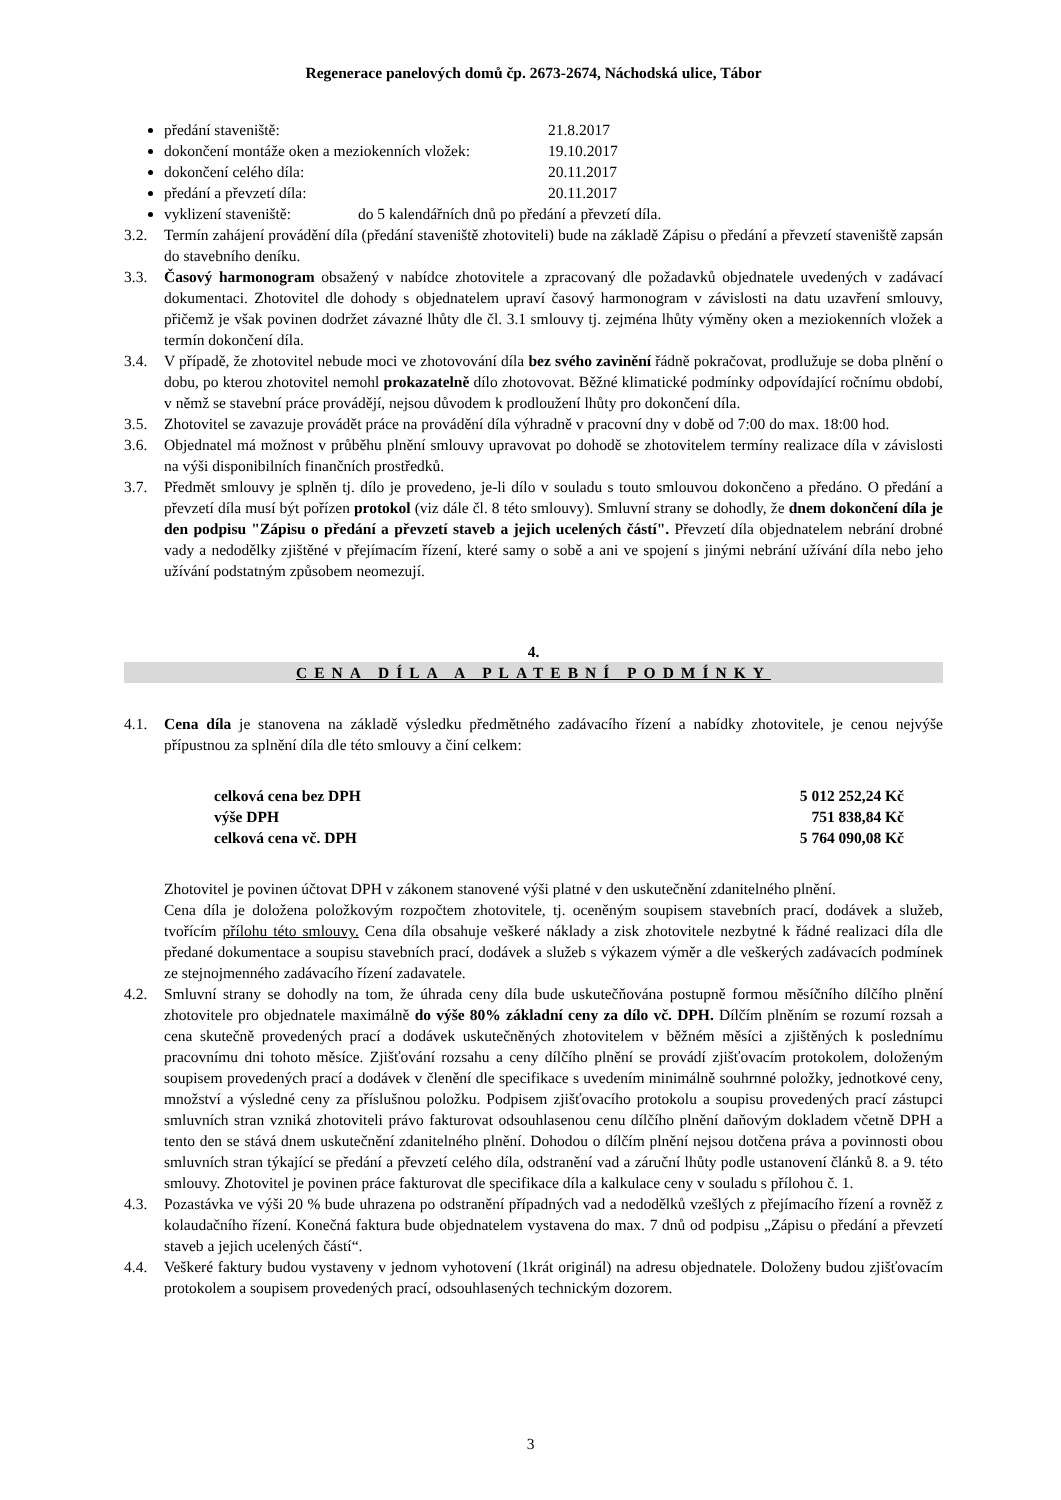Regenerace panelových domů čp. 2673-2674, Náchodská ulice, Tábor
předání staveniště: 21.8.2017
dokončení montáže oken a meziokenních vložek: 19.10.2017
dokončení celého díla: 20.11.2017
předání a převzetí díla: 20.11.2017
vyklizení staveniště: do 5 kalendářních dnů po předání a převzetí díla.
3.2. Termín zahájení provádění díla (předání staveniště zhotoviteli) bude na základě Zápisu o předání a převzetí staveniště zapsán do stavebního deníku.
3.3. Časový harmonogram obsažený v nabídce zhotovitele a zpracovaný dle požadavků objednatele uvedených v zadávací dokumentaci. Zhotovitel dle dohody s objednatelem upraví časový harmonogram v závislosti na datu uzavření smlouvy, přičemž je však povinen dodržet závazné lhůty dle čl. 3.1 smlouvy tj. zejména lhůty výměny oken a meziokenních vložek a termín dokončení díla.
3.4. V případě, že zhotovitel nebude moci ve zhotovování díla bez svého zavinění řádně pokračovat, prodlužuje se doba plnění o dobu, po kterou zhotovitel nemohl prokazatelně dílo zhotovovat. Běžné klimatické podmínky odpovídající ročnímu období, v němž se stavební práce provádějí, nejsou důvodem k prodloužení lhůty pro dokončení díla.
3.5. Zhotovitel se zavazuje provádět práce na provádění díla výhradně v pracovní dny v době od 7:00 do max. 18:00 hod.
3.6. Objednatel má možnost v průběhu plnění smlouvy upravovat po dohodě se zhotovitelem termíny realizace díla v závislosti na výši disponibilních finančních prostředků.
3.7. Předmět smlouvy je splněn tj. dílo je provedeno, je-li dílo v souladu s touto smlouvou dokončeno a předáno. O předání a převzetí díla musí být pořízen protokol (viz dále čl. 8 této smlouvy). Smluvní strany se dohodly, že dnem dokončení díla je den podpisu "Zápisu o předání a převzetí staveb a jejich ucelených částí". Převzetí díla objednatelem nebrání drobné vady a nedodělky zjištěné v přejímacím řízení, které samy o sobě a ani ve spojení s jinými nebrání užívání díla nebo jeho užívání podstatným způsobem neomezují.
4.
CENA DÍLA A PLATEBNÍ PODMÍNKY
4.1. Cena díla je stanovena na základě výsledku předmětného zadávacího řízení a nabídky zhotovitele, je cenou nejvýše přípustnou za splnění díla dle této smlouvy a činí celkem:
| celková cena bez DPH | 5 012 252,24 Kč |
| výše DPH | 751 838,84 Kč |
| celková cena vč. DPH | 5 764 090,08 Kč |
Zhotovitel je povinen účtovat DPH v zákonem stanovené výši platné v den uskutečnění zdanitelného plnění.
Cena díla je doložena položkovým rozpočtem zhotovitele, tj. oceněným soupisem stavebních prací, dodávek a služeb, tvořícím přílohu této smlouvy. Cena díla obsahuje veškeré náklady a zisk zhotovitele nezbytné k řádné realizaci díla dle předané dokumentace a soupisu stavebních prací, dodávek a služeb s výkazem výměr a dle veškerých zadávacích podmínek ze stejnojmenného zadávacího řízení zadavatele.
4.2. Smluvní strany se dohodly na tom, že úhrada ceny díla bude uskutečňována postupně formou měsíčního dílčího plnění zhotovitele pro objednatele maximálně do výše 80% základní ceny za dílo vč. DPH. Dílčím plněním se rozumí rozsah a cena skutečně provedených prací a dodávek uskutečněných zhotovitelem v běžném měsíci a zjištěných k poslednímu pracovnímu dni tohoto měsíce. Zjišťování rozsahu a ceny dílčího plnění se provádí zjišťovacím protokolem, doloženým soupisem provedených prací a dodávek v členění dle specifikace s uvedením minimálně souhrnné položky, jednotkové ceny, množství a výsledné ceny za příslušnou položku. Podpisem zjišťovacího protokolu a soupisu provedených prací zástupci smluvních stran vzniká zhotoviteli právo fakturovat odsouhlasenou cenu dílčího plnění daňovým dokladem včetně DPH a tento den se stává dnem uskutečnění zdanitelného plnění. Dohodou o dílčím plnění nejsou dotčena práva a povinnosti obou smluvních stran týkající se předání a převzetí celého díla, odstranění vad a záruční lhůty podle ustanovení článků 8. a 9. této smlouvy. Zhotovitel je povinen práce fakturovat dle specifikace díla a kalkulace ceny v souladu s přílohou č. 1.
4.3. Pozastávka ve výši 20 % bude uhrazena po odstranění případných vad a nedodělků vzešlých z přejímacího řízení a rovněž z kolaudačního řízení. Konečná faktura bude objednatelem vystavena do max. 7 dnů od podpisu „Zápisu o předání a převzetí staveb a jejich ucelených částí“.
4.4. Veškeré faktury budou vystaveny v jednom vyhotovení (1krát originál) na adresu objednatele. Doloženy budou zjišťovacím protokolem a soupisem provedených prací, odsouhlasených technickým dozorem.
3